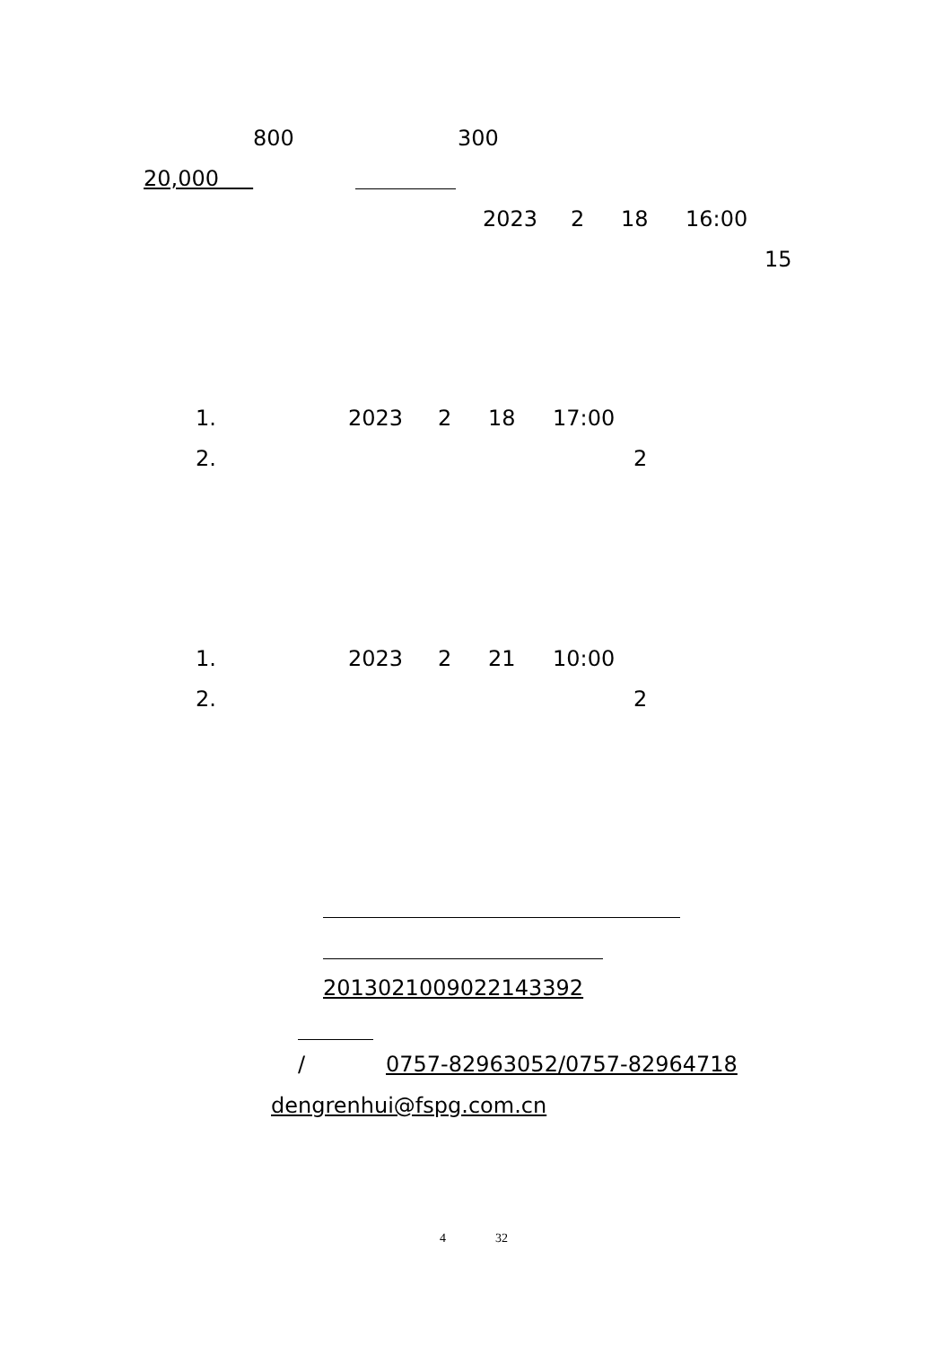800
300
20,000
2023
2
18
16:00
15
1.
2023
2
18
17:00
2.
2
1.
2023
2
21
10:00
2.
2
2013021009022143392
/
0757-82963052/0757-82964718
dengrenhui@fspg.com.cn
4
32